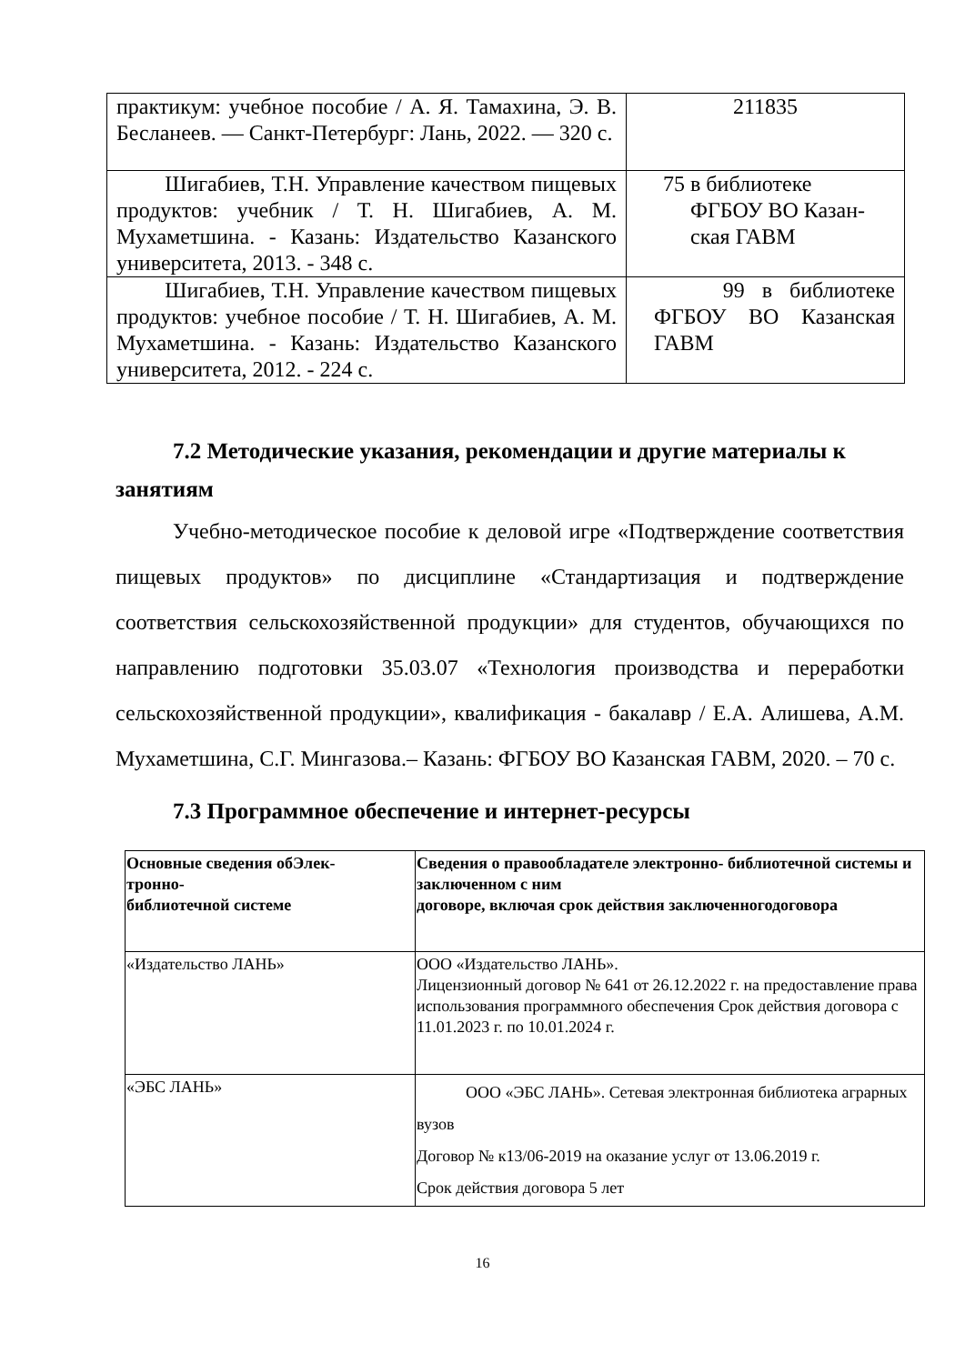| практикум: учебное пособие / А. Я. Тамахина, Э. В. Бесланеев. — Санкт-Петербург: Лань, 2022. — 320 с. | 211835 |
| Шигабиев, Т.Н. Управление качеством пищевых продуктов: учебник / Т. Н. Шигабиев, А. М. Мухаметшина. - Казань: Издательство Казанского университета, 2013. - 348 с. | 75 в библиотеке ФГБОУ ВО Казан- ская ГАВМ |
| Шигабиев, Т.Н. Управление качеством пищевых продуктов: учебное пособие / Т. Н. Шигабиев, А. М. Мухаметшина. - Казань: Издательство Казанского университета, 2012. - 224 с. | 99 в библиотеке ФГБОУ ВО Казанская ГАВМ |
7.2 Методические указания, рекомендации и другие материалы к занятиям
Учебно-методическое пособие к деловой игре «Подтверждение соответствия пищевых продуктов» по дисциплине «Стандартизация и подтверждение соответствия сельскохозяйственной продукции» для студентов, обучающихся по направлению подготовки 35.03.07 «Технология производства и переработки сельскохозяйственной продукции», квалификация - бакалавр / Е.А. Алишева, А.М. Мухаметшина, С.Г. Мингазова.– Казань: ФГБОУ ВО Казанская ГАВМ, 2020. – 70 с.
7.3 Программное обеспечение и интернет-ресурсы
| Основные сведения обЭлек- тронно- библиотечной системе | Сведения о правообладателе электронно- библиотечной системы и заключенном с ним договоре, включая срок действия заключенногодоговора |
| «Издательство ЛАНЬ» | ООО «Издательство ЛАНЬ». Лицензионный договор № 641 от 26.12.2022 г. на предоставление права использования программного обеспечения Срок действия договора с 11.01.2023 г. по 10.01.2024 г. |
| «ЭБС ЛАНЬ» | ООО «ЭБС ЛАНЬ». Сетевая электронная библиотека аграрных вузов Договор № к13/06-2019 на оказание услуг от 13.06.2019 г. Срок действия договора 5 лет |
16